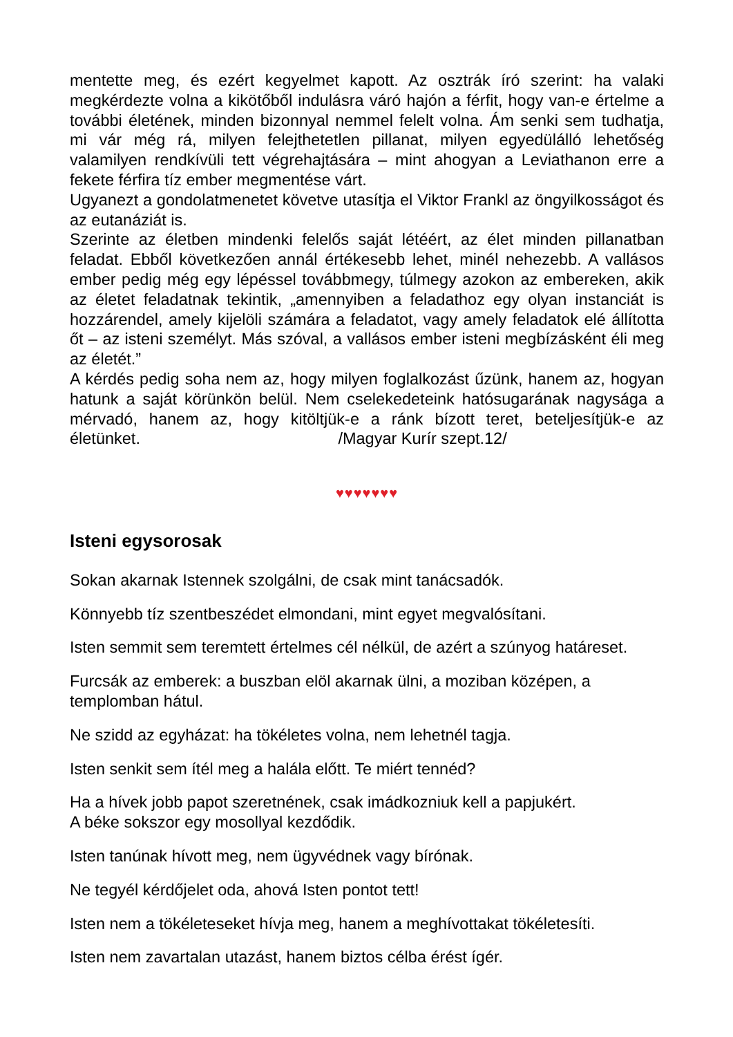mentette meg, és ezért kegyelmet kapott. Az osztrák író szerint: ha valaki megkérdezte volna a kikötőből indulásra váró hajón a férfit, hogy van-e értelme a további életének, minden bizonnyal nemmel felelt volna. Ám senki sem tudhatja, mi vár még rá, milyen felejthetetlen pillanat, milyen egyedülálló lehetőség valamilyen rendkívüli tett végrehajtására – mint ahogyan a Leviathanon erre a fekete férfira tíz ember megmentése várt.
Ugyanezt a gondolatmenetet követve utasítja el Viktor Frankl az öngyilkosságot és az eutanáziát is.
Szerinte az életben mindenki felelős saját létéért, az élet minden pillanatban feladat. Ebből következően annál értékesebb lehet, minél nehezebb. A vallásos ember pedig még egy lépéssel továbbmegy, túlmegy azokon az embereken, akik az életet feladatnak tekintik, „amennyiben a feladathoz egy olyan instanciát is hozzárendel, amely kijelöli számára a feladatot, vagy amely feladatok elé állította őt – az isteni személyt. Más szóval, a vallásos ember isteni megbízásként éli meg az életét.”
A kérdés pedig soha nem az, hogy milyen foglalkozást űzünk, hanem az, hogyan hatunk a saját körünkön belül. Nem cselekedeteink hatósugarának nagysága a mérvadó, hanem az, hogy kitöltjük-e a ránk bízott teret, beteljesítjük-e az életünket. /Magyar Kurír szept.12/
♥♥♥♥♥♥♥
Isteni egysorosak
Sokan akarnak Istennek szolgálni, de csak mint tanácsadók.
Könnyebb tíz szentbeszédet elmondani, mint egyet megvalósítani.
Isten semmit sem teremtett értelmes cél nélkül, de azért a szúnyog határeset.
Furcsák az emberek: a buszban elöl akarnak ülni, a moziban középen, a templomban hátul.
Ne szidd az egyházat: ha tökéletes volna, nem lehetnél tagja.
Isten senkit sem ítél meg a halála előtt. Te miért tennéd?
Ha a hívek jobb papot szeretnének, csak imádkozniuk kell a papjukért.
A béke sokszor egy mosollyal kezdődik.
Isten tanúnak hívott meg, nem ügyvédnek vagy bírónak.
Ne tegyél kérdőjelet oda, ahová Isten pontot tett!
Isten nem a tökéleteseket hívja meg, hanem a meghívottakat tökéletesíti.
Isten nem zavartalan utazást, hanem biztos célba érést ígér.